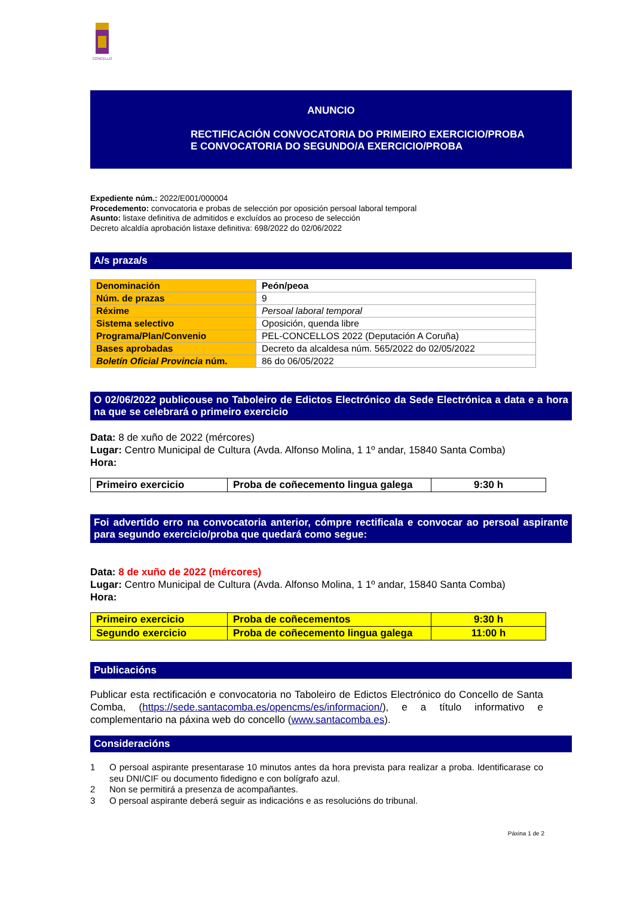CONCELLO
ANUNCIO
RECTIFICACIÓN CONVOCATORIA DO PRIMEIRO EXERCICIO/PROBA
E CONVOCATORIA DO SEGUNDO/A EXERCICIO/PROBA
Expediente núm.: 2022/E001/000004
Procedemento: convocatoria e probas de selección por oposición persoal laboral temporal
Asunto: listaxe definitiva de admitidos e excluídos ao proceso de selección
Decreto alcaldía aprobación listaxe definitiva: 698/2022 do 02/06/2022
A/s praza/s
| Denominación | Peón/peoa |
| Núm. de prazas | 9 |
| Réxime | Persoal laboral temporal |
| Sistema selectivo | Oposición, quenda libre |
| Programa/Plan/Convenio | PEL-CONCELLOS 2022 (Deputación A Coruña) |
| Bases aprobadas | Decreto da alcaldesa núm. 565/2022 do 02/05/2022 |
| Boletín Oficial Provincia núm. | 86 do 06/05/2022 |
O 02/06/2022 publicouse no Taboleiro de Edictos Electrónico da Sede Electrónica a data e a hora na que se celebrará o primeiro exercicio
Data: 8 de xuño de 2022 (mércores)
Lugar: Centro Municipal de Cultura (Avda. Alfonso Molina, 1 1º andar, 15840 Santa Comba)
Hora:
| Primeiro exercicio | Proba de coñecemento lingua galega | 9:30 h |
Foi advertido erro na convocatoria anterior, cómpre rectificala e convocar ao persoal aspirante para segundo exercicio/proba que quedará como segue:
Data: 8 de xuño de 2022 (mércores)
Lugar: Centro Municipal de Cultura (Avda. Alfonso Molina, 1 1º andar, 15840 Santa Comba)
Hora:
| Primeiro exercicio | Proba de coñecementos | 9:30 h |
| Segundo exercicio | Proba de coñecemento lingua galega | 11:00 h |
Publicacións
Publicar esta rectificación e convocatoria no Taboleiro de Edictos Electrónico do Concello de Santa Comba, (https://sede.santacomba.es/opencms/es/informacion/), e a título informativo e complementario na páxina web do concello (www.santacomba.es).
Consideracións
1 O persoal aspirante presentarase 10 minutos antes da hora prevista para realizar a proba. Identificarase co seu DNI/CIF ou documento fidedigno e con bolígrafo azul.
2 Non se permitirá a presenza de acompañantes.
3 O persoal aspirante deberá seguir as indicacións e as resolucións do tribunal.
Páxina 1 de 2